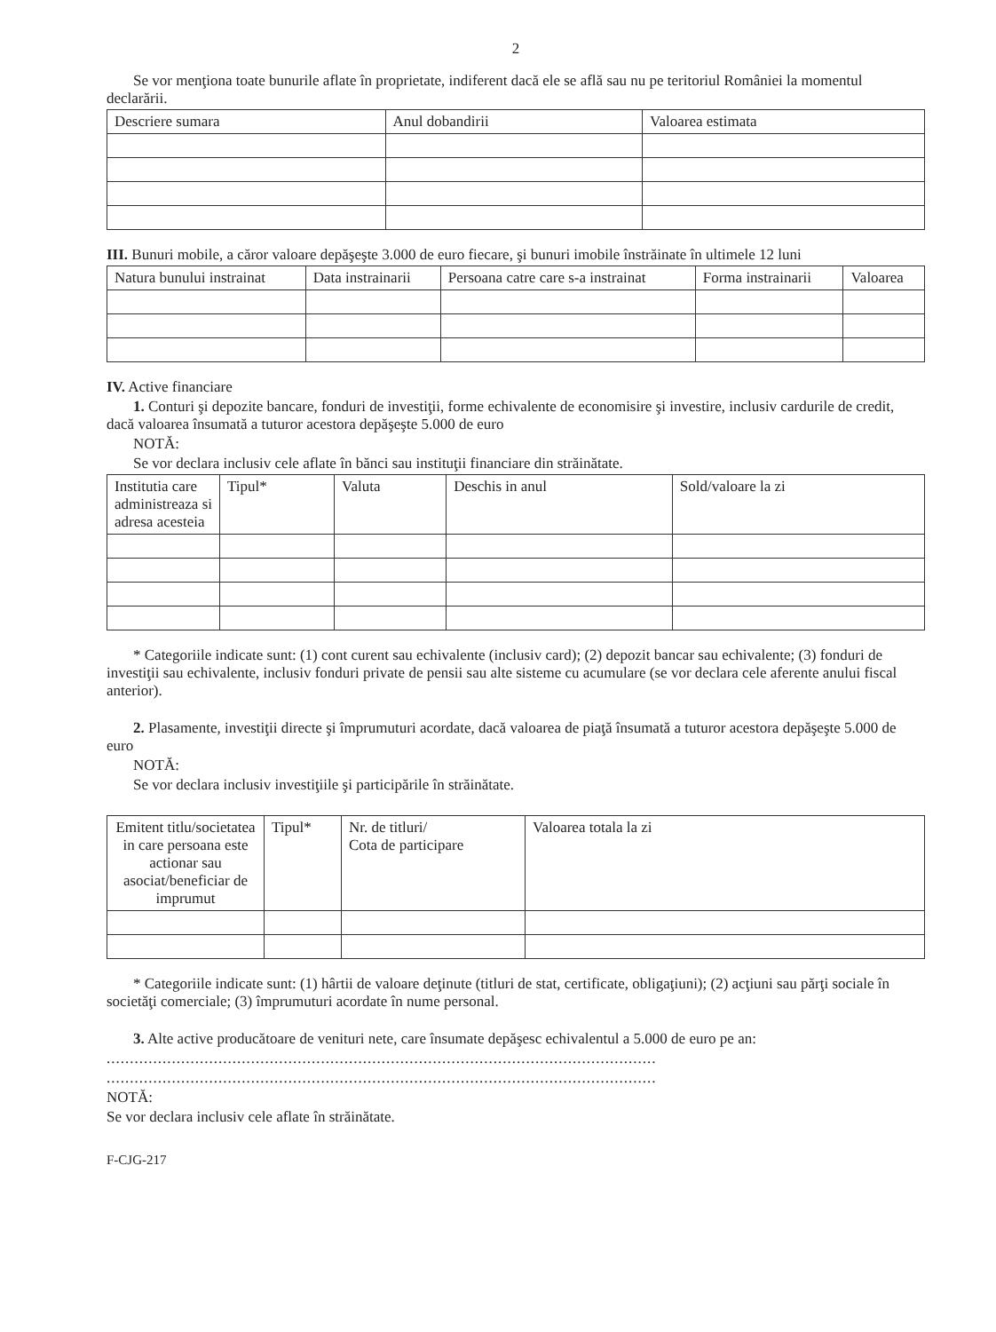2
Se vor menţiona toate bunurile aflate în proprietate, indiferent dacă ele se află sau nu pe teritoriul României la momentul declarării.
| Descriere sumara | Anul dobandirii | Valoarea estimata |
| --- | --- | --- |
III. Bunuri mobile, a căror valoare depăşeşte 3.000 de euro fiecare, şi bunuri imobile înstrăinate în ultimele 12 luni
| Natura bunului instrainat | Data instrainarii | Persoana catre care s-a instrainat | Forma instrainarii | Valoarea |
| --- | --- | --- | --- | --- |
IV. Active financiare
1. Conturi şi depozite bancare, fonduri de investiţii, forme echivalente de economisire şi investire, inclusiv cardurile de credit, dacă valoarea însumată a tuturor acestora depăşeşte 5.000 de euro
NOTĂ:
Se vor declara inclusiv cele aflate în bănci sau instituţii financiare din străinătate.
| Institutia care administreaza si adresa acesteia | Tipul* | Valuta | Deschis in anul | Sold/valoare la zi |
| --- | --- | --- | --- | --- |
* Categoriile indicate sunt: (1) cont curent sau echivalente (inclusiv card); (2) depozit bancar sau echivalente; (3) fonduri de investiţii sau echivalente, inclusiv fonduri private de pensii sau alte sisteme cu acumulare (se vor declara cele aferente anului fiscal anterior).
2. Plasamente, investiţii directe şi împrumuturi acordate, dacă valoarea de piaţă însumată a tuturor acestora depăşeşte 5.000 de euro
NOTĂ:
Se vor declara inclusiv investiţiile şi participările în străinătate.
| Emitent titlu/societatea in care persoana este actionar sau asociat/beneficiar de imprumut | Tipul* | Nr. de titluri/ Cota de participare | Valoarea totala la zi |
| --- | --- | --- | --- |
* Categoriile indicate sunt: (1) hârtii de valoare deţinute (titluri de stat, certificate, obligaţiuni); (2) acţiuni sau părţi sociale în societăţi comerciale; (3) împrumuturi acordate în nume personal.
3. Alte active producătoare de venituri nete, care însumate depăşesc echivalentul a 5.000 de euro pe an:
......................................................................................................................
......................................................................................................................
NOTĂ:
Se vor declara inclusiv cele aflate în străinătate.
F-CJG-217